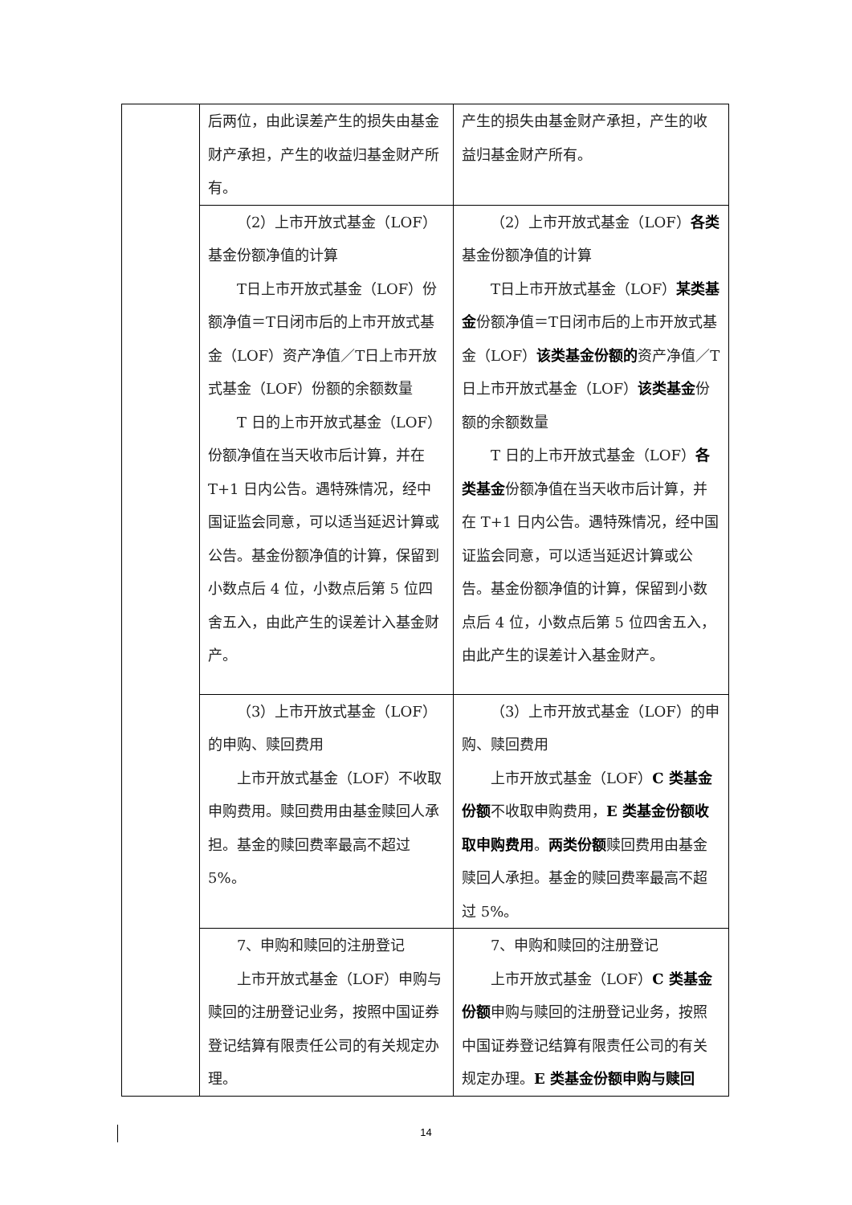| | 后两位，由此误差产生的损失由基金财产承担，产生的收益归基金财产所有。 | 产生的损失由基金财产承担，产生的收益归基金财产所有。 |
| | （2）上市开放式基金（LOF）基金份额净值的计算 T日上市开放式基金（LOF）份额净值＝T日闭市后的上市开放式基金（LOF）资产净值／T日上市开放式基金（LOF）份额的余额数量 T 日的上市开放式基金（LOF）份额净值在当天收市后计算，并在T+1 日内公告。遇特殊情况，经中国证监会同意，可以适当延迟计算或公告。基金份额净值的计算，保留到小数点后 4 位，小数点后第 5 位四舍五入，由此产生的误差计入基金财产。 | （2）上市开放式基金（LOF） 各类 基金份额净值的计算 T日上市开放式基金（LOF） 某类基金 份额净值＝T日闭市后的上市开放式基金（LOF） 该类基金份额的 资产净值／T日上市开放式基金（LOF） 该类基金 份额的余额数量 T 日的上市开放式基金（LOF） 各类基金 份额净值在当天收市后计算，并在 T+1 日内公告。遇特殊情况，经中国证监会同意，可以适当延迟计算或公告。基金份额净值的计算，保留到小数点后 4 位，小数点后第 5 位四舍五入，由此产生的误差计入基金财产。 |
| | （3）上市开放式基金（LOF）的申购、赎回费用 上市开放式基金（LOF）不收取申购费用。赎回费用由基金赎回人承担。基金的赎回费率最高不超过5%。 | （3）上市开放式基金（LOF）的申购、赎回费用 上市开放式基金（LOF） C 类基金份额 不收取申购费用， E 类基金份额收取申购费用 。 两类份额 赎回费用由基金赎回人承担。基金的赎回费率最高不超过 5%。 |
| | 7、申购和赎回的注册登记 上市开放式基金（LOF）申购与赎回的注册登记业务，按照中国证券登记结算有限责任公司的有关规定办理。 | 7、申购和赎回的注册登记 上市开放式基金（LOF） C 类基金份额 申购与赎回的注册登记业务，按照中国证券登记结算有限责任公司的有关规定办理。 E 类基金份额申购与赎回 |
14